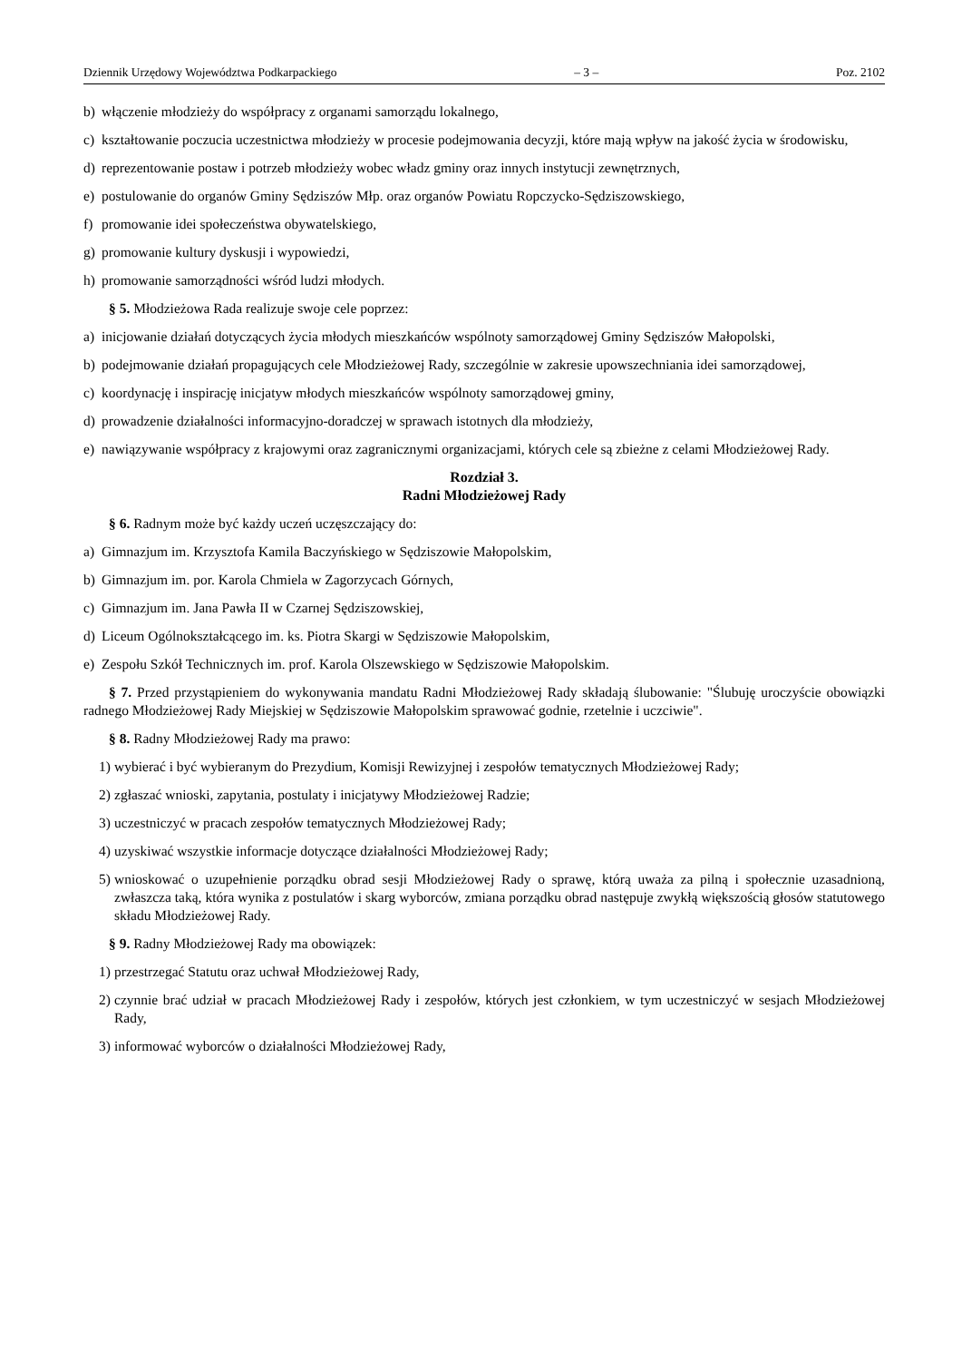Dziennik Urzędowy Województwa Podkarpackiego – 3 – Poz. 2102
b) włączenie młodzieży do współpracy z organami samorządu lokalnego,
c) kształtowanie poczucia uczestnictwa młodzieży w procesie podejmowania decyzji, które mają wpływ na jakość życia w środowisku,
d) reprezentowanie postaw i potrzeb młodzieży wobec władz gminy oraz innych instytucji zewnętrznych,
e) postulowanie do organów Gminy Sędziszów Młp. oraz organów Powiatu Ropczycko-Sędziszowskiego,
f) promowanie idei społeczeństwa obywatelskiego,
g) promowanie kultury dyskusji i wypowiedzi,
h) promowanie samorządności wśród ludzi młodych.
§ 5. Młodzieżowa Rada realizuje swoje cele poprzez:
a) inicjowanie działań dotyczących życia młodych mieszkańców wspólnoty samorządowej Gminy Sędziszów Małopolski,
b) podejmowanie działań propagujących cele Młodzieżowej Rady, szczególnie w zakresie upowszechniania idei samorządowej,
c) koordynację i inspirację inicjatyw młodych mieszkańców wspólnoty samorządowej gminy,
d) prowadzenie działalności informacyjno-doradczej w sprawach istotnych dla młodzieży,
e) nawiązywanie współpracy z krajowymi oraz zagranicznymi organizacjami, których cele są zbieżne z celami Młodzieżowej Rady.
Rozdział 3.
Radni Młodzieżowej Rady
§ 6. Radnym może być każdy uczeń uczęszczający do:
a) Gimnazjum im. Krzysztofa Kamila Baczyńskiego w Sędziszowie Małopolskim,
b) Gimnazjum im. por. Karola Chmiela w Zagorzycach Górnych,
c) Gimnazjum im. Jana Pawła II w Czarnej Sędziszowskiej,
d) Liceum Ogólnokształcącego im. ks. Piotra Skargi w Sędziszowie Małopolskim,
e) Zespołu Szkół Technicznych im. prof. Karola Olszewskiego w Sędziszowie Małopolskim.
§ 7. Przed przystąpieniem do wykonywania mandatu Radni Młodzieżowej Rady składają ślubowanie: "Ślubuję uroczyście obowiązki radnego Młodzieżowej Rady Miejskiej w Sędziszowie Małopolskim sprawować godnie, rzetelnie i uczciwie".
§ 8. Radny Młodzieżowej Rady ma prawo:
1) wybierać i być wybieranym do Prezydium, Komisji Rewizyjnej i zespołów tematycznych Młodzieżowej Rady;
2) zgłaszać wnioski, zapytania, postulaty i inicjatywy Młodzieżowej Radzie;
3) uczestniczyć w pracach zespołów tematycznych Młodzieżowej Rady;
4) uzyskiwać wszystkie informacje dotyczące działalności Młodzieżowej Rady;
5) wnioskować o uzupełnienie porządku obrad sesji Młodzieżowej Rady o sprawę, którą uważa za pilną i społecznie uzasadnioną, zwłaszcza taką, która wynika z postulatów i skarg wyborców, zmiana porządku obrad następuje zwykłą większością głosów statutowego składu Młodzieżowej Rady.
§ 9. Radny Młodzieżowej Rady ma obowiązek:
1) przestrzegać Statutu oraz uchwał Młodzieżowej Rady,
2) czynnie brać udział w pracach Młodzieżowej Rady i zespołów, których jest członkiem, w tym uczestniczyć w sesjach Młodzieżowej Rady,
3) informować wyborców o działalności Młodzieżowej Rady,